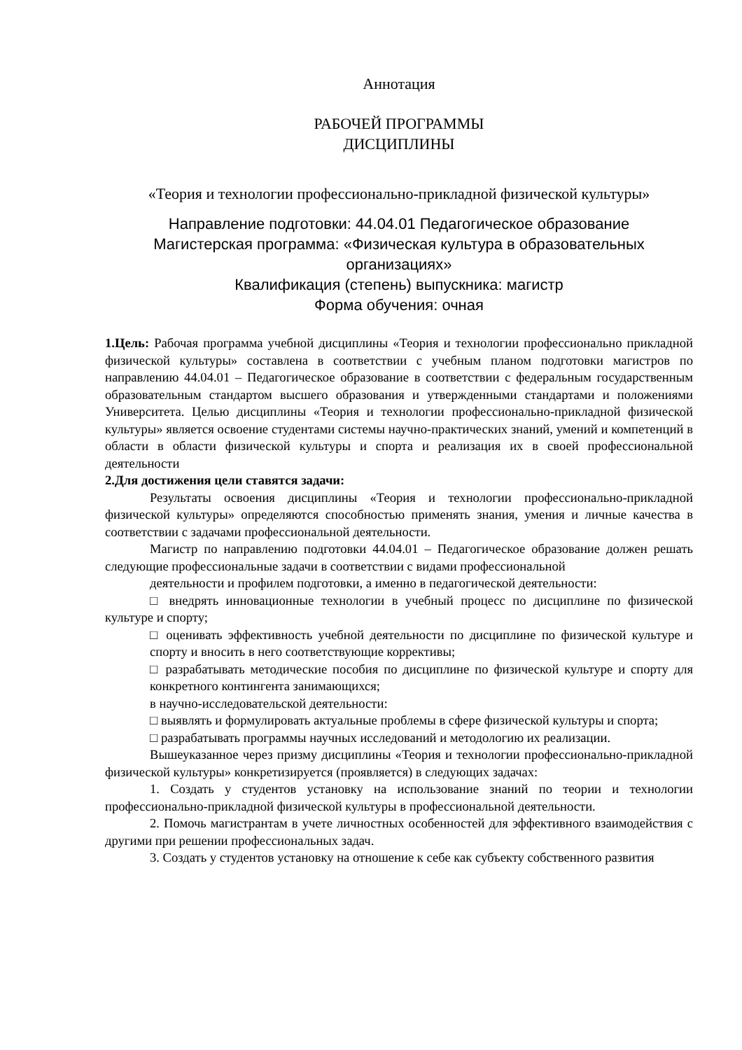Аннотация
РАБОЧЕЙ ПРОГРАММЫ
ДИСЦИПЛИНЫ
«Теория и технологии профессионально-прикладной физической культуры»
Направление подготовки: 44.04.01 Педагогическое образование
Магистерская программа: «Физическая культура в образовательных организациях»
Квалификация (степень) выпускника: магистр
Форма обучения: очная
1.Цель: Рабочая программа учебной дисциплины «Теория и технологии профессионально прикладной физической культуры» составлена в соответствии с учебным планом подготовки магистров по направлению 44.04.01 – Педагогическое образование в соответствии с федеральным государственным образовательным стандартом высшего образования и утвержденными стандартами и положениями Университета. Целью дисциплины «Теория и технологии профессионально-прикладной физической культуры» является освоение студентами системы научно-практических знаний, умений и компетенций в области в области физической культуры и спорта и реализация их в своей профессиональной деятельности
2.Для достижения цели ставятся задачи:
Результаты освоения дисциплины «Теория и технологии профессионально-прикладной физической культуры» определяются способностью применять знания, умения и личные качества в соответствии с задачами профессиональной деятельности.
Магистр по направлению подготовки 44.04.01 – Педагогическое образование должен решать следующие профессиональные задачи в соответствии с видами профессиональной
деятельности и профилем подготовки, а именно в педагогической деятельности:
□ внедрять инновационные технологии в учебный процесс по дисциплине по физической культуре и спорту;
□ оценивать эффективность учебной деятельности по дисциплине по физической культуре и спорту и вносить в него соответствующие коррективы;
□ разрабатывать методические пособия по дисциплине по физической культуре и спорту для конкретного контингента занимающихся;
в научно-исследовательской деятельности:
□ выявлять и формулировать актуальные проблемы в сфере физической культуры и спорта;
□ разрабатывать программы научных исследований и методологию их реализации.
Вышеуказанное через призму дисциплины «Теория и технологии профессионально-прикладной физической культуры» конкретизируется (проявляется) в следующих задачах:
1. Создать у студентов установку на использование знаний по теории и технологии профессионально-прикладной физической культуры в профессиональной деятельности.
2. Помочь магистрантам в учете личностных особенностей для эффективного взаимодействия с другими при решении профессиональных задач.
3. Создать у студентов установку на отношение к себе как субъекту собственного развития